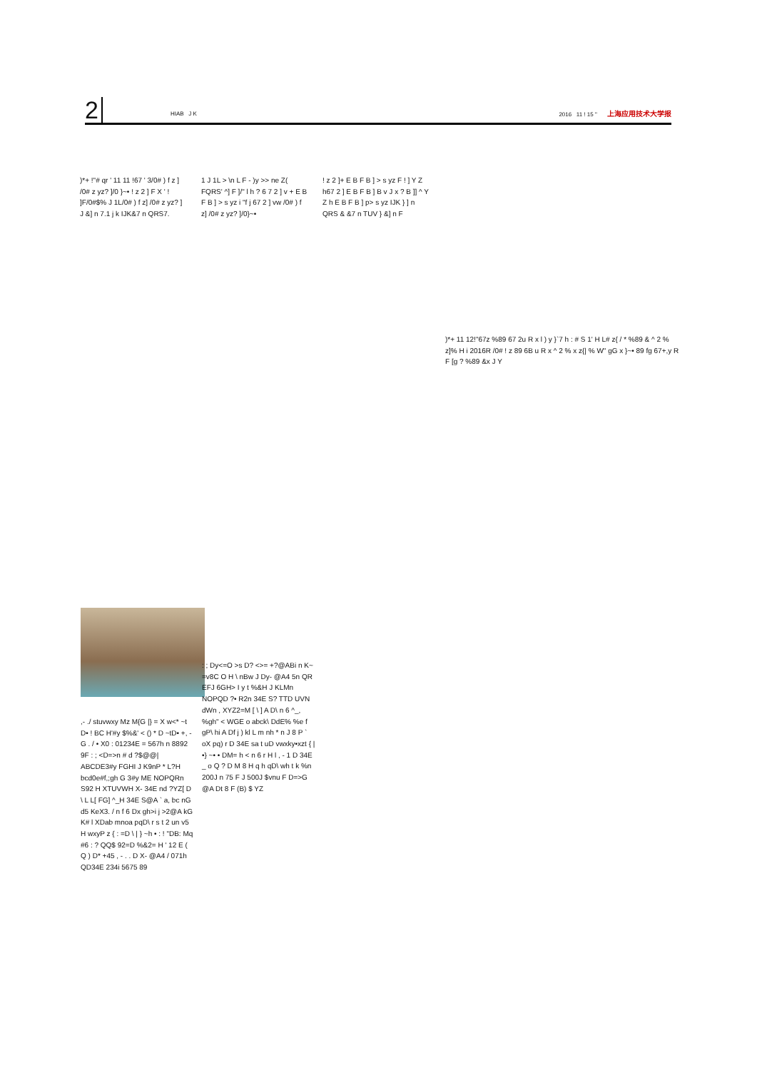2 HIAB J K 2016 11 ! 15 " 上海应用技术大学报
)*+ !"# qr ' 11 11 !67 ' 3/0# ) f z ] /0# z yz? ]/0 }~• ! z 2 ] F X ' ! ]F/0#$% J 1L/0# ) f z] /0# z yz? ] J &] n 7.1 j k IJK&7 n QRS7.
1 J 1L > \n L F - )y >> ne Z( FQRS' ^] F ]/" l h ? 6 7 2 ] v + E B F B ] > s yz i "f j 67 2 ] vw /0# ) f z] /0# z yz? ]/0}~•
! z 2 ]+ E B F B ] > s yz F ! ] Y Z h67 2 ] E B F B ] B v J x ? B ]] ^ Y Z h E B F B ] p> s yz IJK } ] n QRS & &7 n TUV } &] n F
)*+ 11 12!"67z %89 67 2u R x l ) y }`7 h : # S 1' H L# z{ / * %89 & ^ 2 % z]% H i 2016R /0# ! z 89 6B u R x ^ 2 % x z{| % W" gG x }~• 89 fg 67+,y R F [g ? %89 &x J Y
,- ./ stuvwxy Mz M{G |} = X w<* ~t D• ! BC H'#y $%&' < () * D ~tD• +, -G . / • X0 : 01234E = 567h n 8892 9F : ; <D=>n # d ?$@@| ABCDE3#y FGHI J K9nP * L?H bcd0e#f,;gh G 3#y ME NOPQRn S92 H XTUVWH X- 34E nd ?YZ[ D \ L L[ FG] ^_H 34E S@A ` a, bc nG d5 KeX3. / n f 6 Dx gh>i j >2@A kG K# l XDab mnoa pqD\ r s t 2 un v5 H wxyP z { : =D \ | } ~h • : ! "DB: Mq #6 : ? QQ$ 92=D %&2= H ' 12 E ( Q ) D* +45 , - . . D X- @A4 / 071h QD34E 234i 5675 89
: ; Dy<=O >s D? <>= +?@ABi n K~ =v8C O H \ nBw J Dy- @A4 5n QR EFJ 6GH> I y t %&H J KLMn NOPQD ?• R2n 34E S? TTD UVN dWn , XYZ2=M [ \ ] A D\ n 6 ^_, %gh" < WGE o abck\ DdE% %e f gP\ hi A Df j ) kl L m nh * n J 8 P ` oX pq) r D 34E sa t uD vwxky•xzt { | •} ~• • DM= h < n 6 r H l , - 1 D 34E _ o Q ? D M 8 H q h qD\ wh t k %n 200J n 75 F J 500J $vnu F D=>G @A Dt 8 F (B) $ YZ